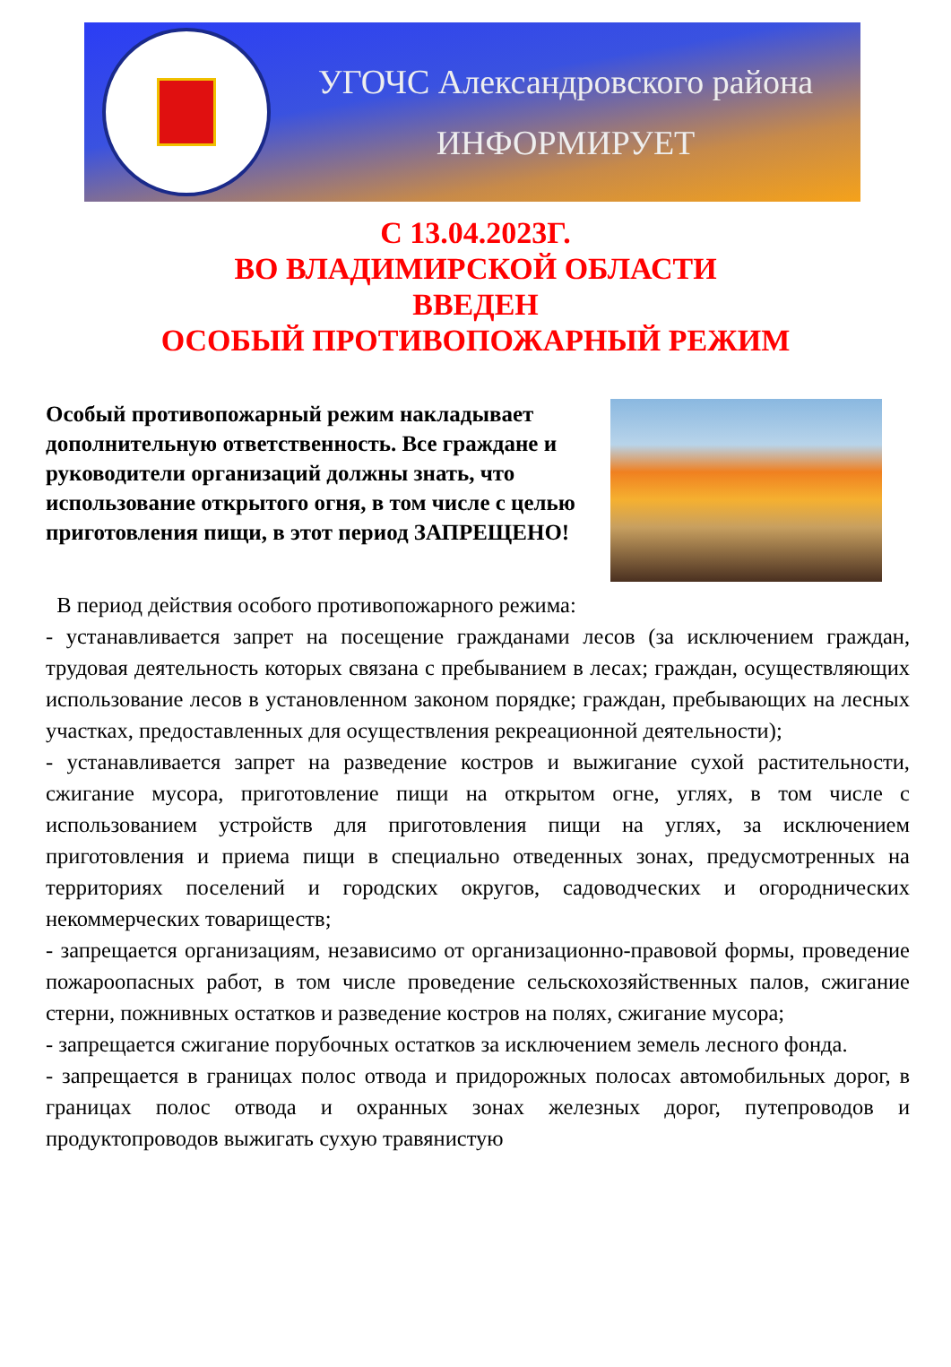УГОЧС Александровского района
ИНФОРМИРУЕТ
С 13.04.2023Г.
ВО ВЛАДИМИРСКОЙ ОБЛАСТИ
ВВЕДЕН
ОСОБЫЙ ПРОТИВОПОЖАРНЫЙ РЕЖИМ
Особый противопожарный режим накладывает дополнительную ответственность. Все граждане и руководители организаций должны знать, что использование открытого огня, в том числе с целью приготовления пищи, в этот период ЗАПРЕЩЕНО!
В период действия особого противопожарного режима:
- устанавливается запрет на посещение гражданами лесов (за исключением граждан, трудовая деятельность которых связана с пребыванием в лесах; граждан, осуществляющих использование лесов в установленном законом порядке; граждан, пребывающих на лесных участках, предоставленных для осуществления рекреационной деятельности);
- устанавливается запрет на разведение костров и выжигание сухой растительности, сжигание мусора, приготовление пищи на открытом огне, углях, в том числе с использованием устройств для приготовления пищи на углях, за исключением приготовления и приема пищи в специально отведенных зонах, предусмотренных на территориях поселений и городских округов, садоводческих и огороднических некоммерческих товариществ;
- запрещается организациям, независимо от организационно-правовой формы, проведение пожароопасных работ, в том числе проведение сельскохозяйственных палов, сжигание стерни, пожнивных остатков и разведение костров на полях, сжигание мусора;
- запрещается сжигание порубочных остатков за исключением земель лесного фонда.
- запрещается в границах полос отвода и придорожных полосах автомобильных дорог, в границах полос отвода и охранных зонах железных дорог, путепроводов и продуктопроводов выжигать сухую травянистую